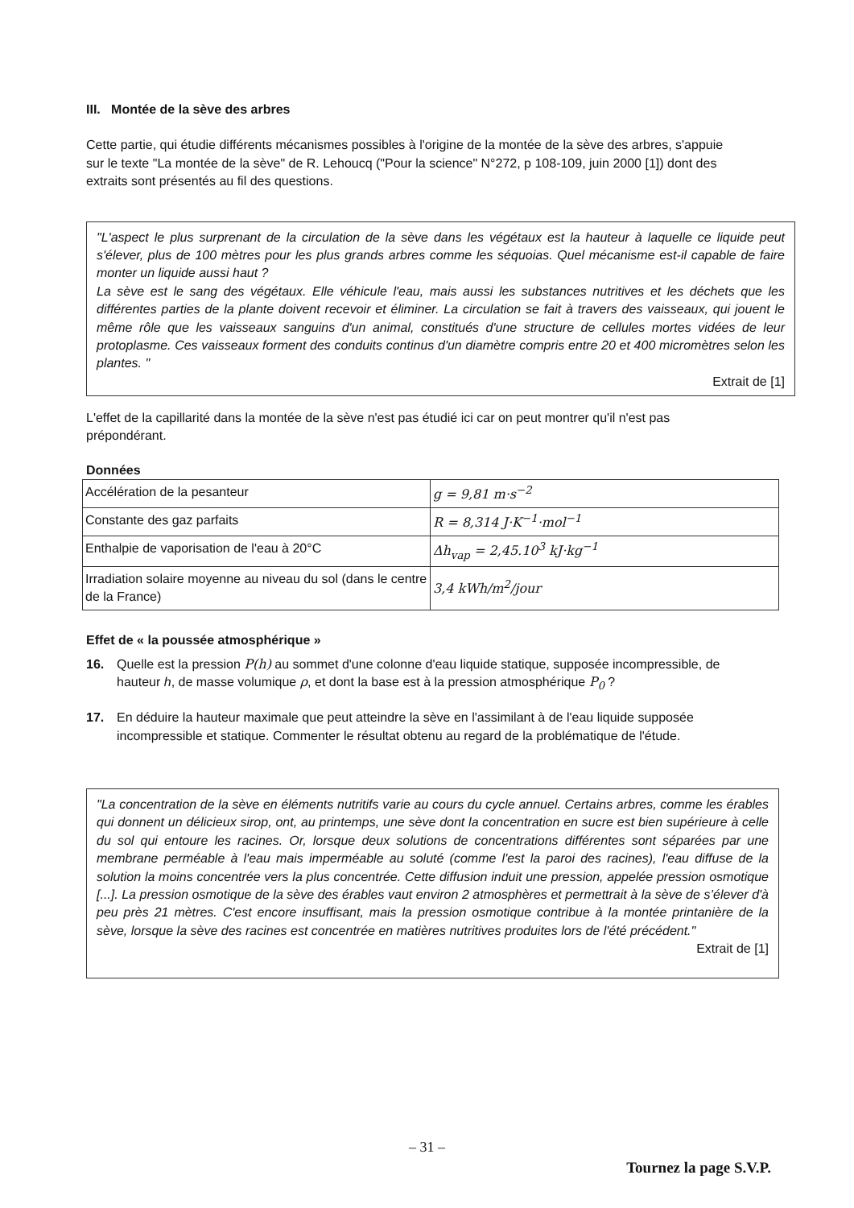III. Montée de la sève des arbres
Cette partie, qui étudie différents mécanismes possibles à l'origine de la montée de la sève des arbres, s'appuie sur le texte "La montée de la sève" de R. Lehoucq ("Pour la science" N°272, p 108-109, juin 2000 [1]) dont des extraits sont présentés au fil des questions.
"L'aspect le plus surprenant de la circulation de la sève dans les végétaux est la hauteur à laquelle ce liquide peut s'élever, plus de 100 mètres pour les plus grands arbres comme les séquoias. Quel mécanisme est-il capable de faire monter un liquide aussi haut ?
La sève est le sang des végétaux. Elle véhicule l'eau, mais aussi les substances nutritives et les déchets que les différentes parties de la plante doivent recevoir et éliminer. La circulation se fait à travers des vaisseaux, qui jouent le même rôle que les vaisseaux sanguins d'un animal, constitués d'une structure de cellules mortes vidées de leur protoplasme. Ces vaisseaux forment des conduits continus d'un diamètre compris entre 20 et 400 micromètres selon les plantes. "
Extrait de [1]
L'effet de la capillarité dans la montée de la sève n'est pas étudié ici car on peut montrer qu'il n'est pas prépondérant.
Données
| Accélération de la pesanteur | g = 9,81 m·s<sup>−2</sup> |
| Constante des gaz parfaits | R = 8,314 J·K<sup>−1</sup>·mol<sup>−1</sup> |
| Enthalpie de vaporisation de l'eau à 20°C | Δh<sub>vap</sub> = 2,45.10<sup>3</sup> kJ·kg<sup>−1</sup> |
| Irradiation solaire moyenne au niveau du sol (dans le centre de la France) | 3,4 kWh/m<sup>2</sup>/jour |
Effet de « la poussée atmosphérique »
16. Quelle est la pression P(h) au sommet d'une colonne d'eau liquide statique, supposée incompressible, de hauteur h, de masse volumique ρ, et dont la base est à la pression atmosphérique P<sub>0</sub> ?
17. En déduire la hauteur maximale que peut atteindre la sève en l'assimilant à de l'eau liquide supposée incompressible et statique. Commenter le résultat obtenu au regard de la problématique de l'étude.
"La concentration de la sève en éléments nutritifs varie au cours du cycle annuel. Certains arbres, comme les érables qui donnent un délicieux sirop, ont, au printemps, une sève dont la concentration en sucre est bien supérieure à celle du sol qui entoure les racines. Or, lorsque deux solutions de concentrations différentes sont séparées par une membrane perméable à l'eau mais imperméable au soluté (comme l'est la paroi des racines), l'eau diffuse de la solution la moins concentrée vers la plus concentrée. Cette diffusion induit une pression, appelée pression osmotique [...]. La pression osmotique de la sève des érables vaut environ 2 atmosphères et permettrait à la sève de s’élever d'à peu près 21 mètres. C'est encore insuffisant, mais la pression osmotique contribue à la montée printanière de la sève, lorsque la sève des racines est concentrée en matières nutritives produites lors de l'été précédent."
Extrait de [1]
– 31 –
Tournez la page S.V.P.